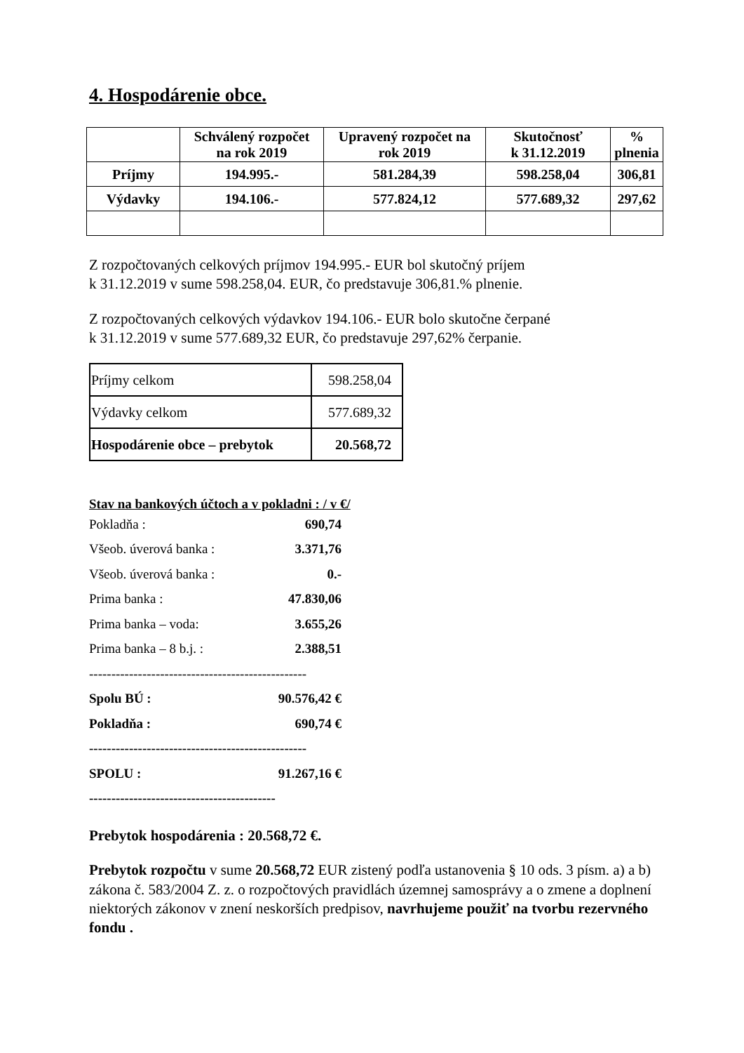4. Hospodárenie obce.
| | Schválený rozpočet na rok 2019 | Upravený rozpočet na rok 2019 | Skutočnosť k 31.12.2019 | % plnenia |
| --- | --- | --- | --- | --- |
| Príjmy | 194.995.- | 581.284,39 | 598.258,04 | 306,81 |
| Výdavky | 194.106.- | 577.824,12 | 577.689,32 | 297,62 |
Z rozpočtovaných celkových príjmov 194.995.- EUR bol skutočný príjem
k 31.12.2019 v sume 598.258,04. EUR, čo predstavuje 306,81.% plnenie.
Z rozpočtovaných celkových výdavkov 194.106.- EUR bolo skutočne čerpané
k 31.12.2019 v sume 577.689,32 EUR, čo predstavuje 297,62% čerpanie.
| Príjmy celkom | 598.258,04 |
| Výdavky celkom | 577.689,32 |
| Hospodárenie obce – prebytok | 20.568,72 |
Stav na bankových účtoch a v pokladni : / v €/
Pokladňa : 690,74
Všeob. úverová banka : 3.371,76
Všeob. úverová banka : 0.-
Prima banka : 47.830,06
Prima banka – voda: 3.655,26
Prima banka – 8 b.j. : 2.388,51
-------------------------------------------------
Spolu BÚ : 90.576,42 €
Pokladňa : 690,74 €
-------------------------------------------------
SPOLU : 91.267,16 €
------------------------------------------
Prebytok hospodárenia : 20.568,72 €.
Prebytok rozpočtu v sume 20.568,72 EUR zistený podľa ustanovenia § 10 ods. 3 písm. a) a b) zákona č. 583/2004 Z. z. o rozpočtových pravidlách územnej samosprávy a o zmene a doplnení niektorých zákonov v znení neskorších predpisov, navrhujeme použiť na tvorbu rezervného fondu .